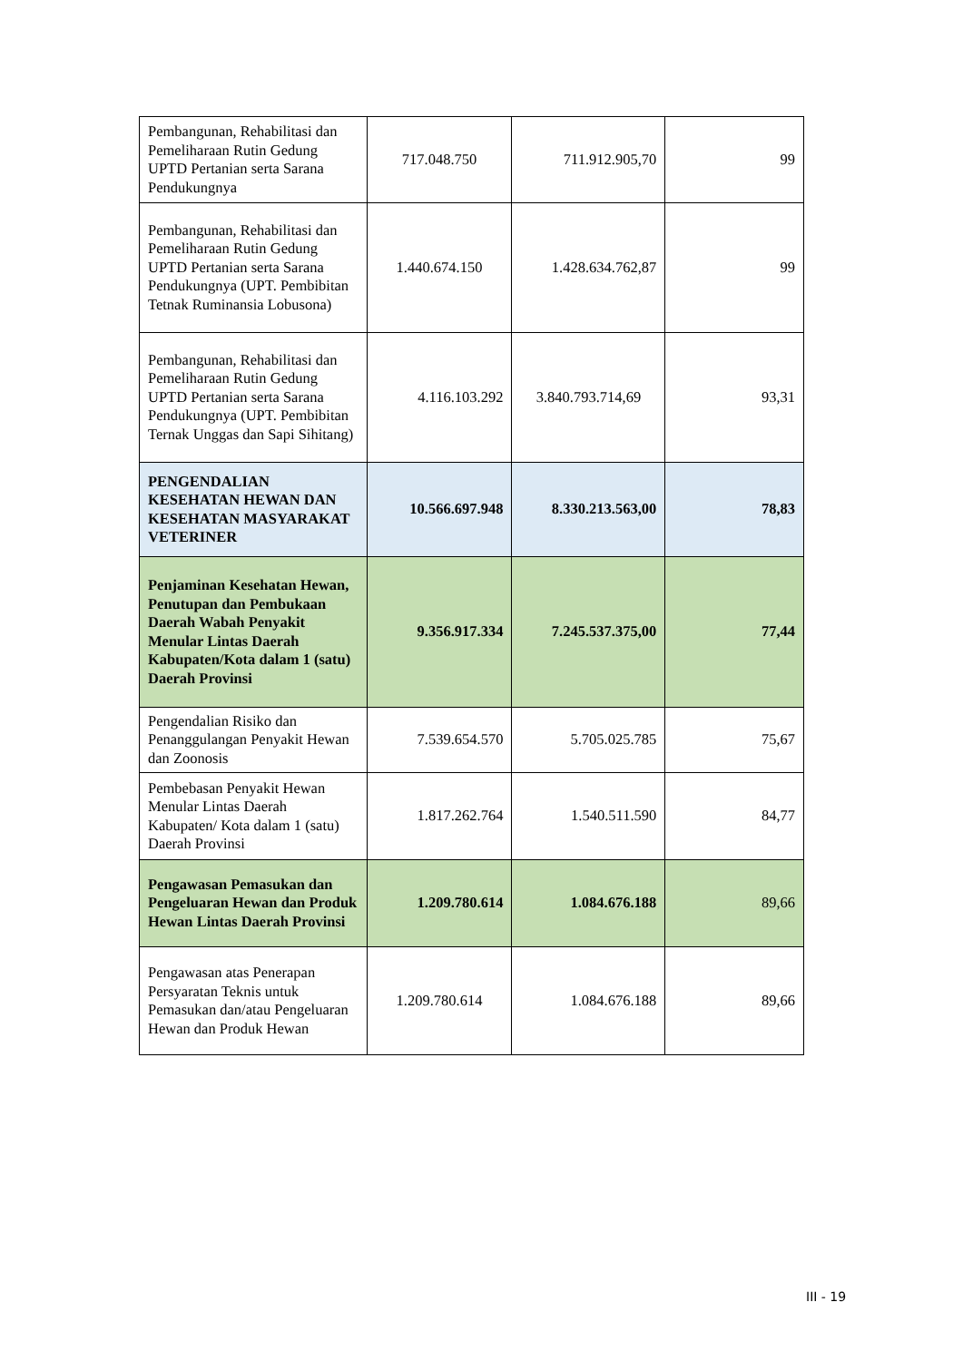| Pembangunan, Rehabilitasi dan Pemeliharaan Rutin Gedung UPTD Pertanian serta Sarana Pendukungnya | 717.048.750 | 711.912.905,70 | 99 |
| Pembangunan, Rehabilitasi dan Pemeliharaan Rutin Gedung UPTD Pertanian serta Sarana Pendukungnya (UPT. Pembibitan Tetnak Ruminansia Lobusona) | 1.440.674.150 | 1.428.634.762,87 | 99 |
| Pembangunan, Rehabilitasi dan Pemeliharaan Rutin Gedung UPTD Pertanian serta Sarana Pendukungnya (UPT. Pembibitan Ternak Unggas dan Sapi Sihitang) | 4.116.103.292 | 3.840.793.714,69 | 93,31 |
| PENGENDALIAN KESEHATAN HEWAN DAN KESEHATAN MASYARAKAT VETERINER | 10.566.697.948 | 8.330.213.563,00 | 78,83 |
| Penjaminan Kesehatan Hewan, Penutupan dan Pembukaan Daerah Wabah Penyakit Menular Lintas Daerah Kabupaten/Kota dalam 1 (satu) Daerah Provinsi | 9.356.917.334 | 7.245.537.375,00 | 77,44 |
| Pengendalian Risiko dan Penanggulangan Penyakit Hewan dan Zoonosis | 7.539.654.570 | 5.705.025.785 | 75,67 |
| Pembebasan Penyakit Hewan Menular Lintas Daerah Kabupaten/ Kota dalam 1 (satu) Daerah Provinsi | 1.817.262.764 | 1.540.511.590 | 84,77 |
| Pengawasan Pemasukan dan Pengeluaran Hewan dan Produk Hewan Lintas Daerah Provinsi | 1.209.780.614 | 1.084.676.188 | 89,66 |
| Pengawasan atas Penerapan Persyaratan Teknis untuk Pemasukan dan/atau Pengeluaran Hewan dan Produk Hewan | 1.209.780.614 | 1.084.676.188 | 89,66 |
III - 19